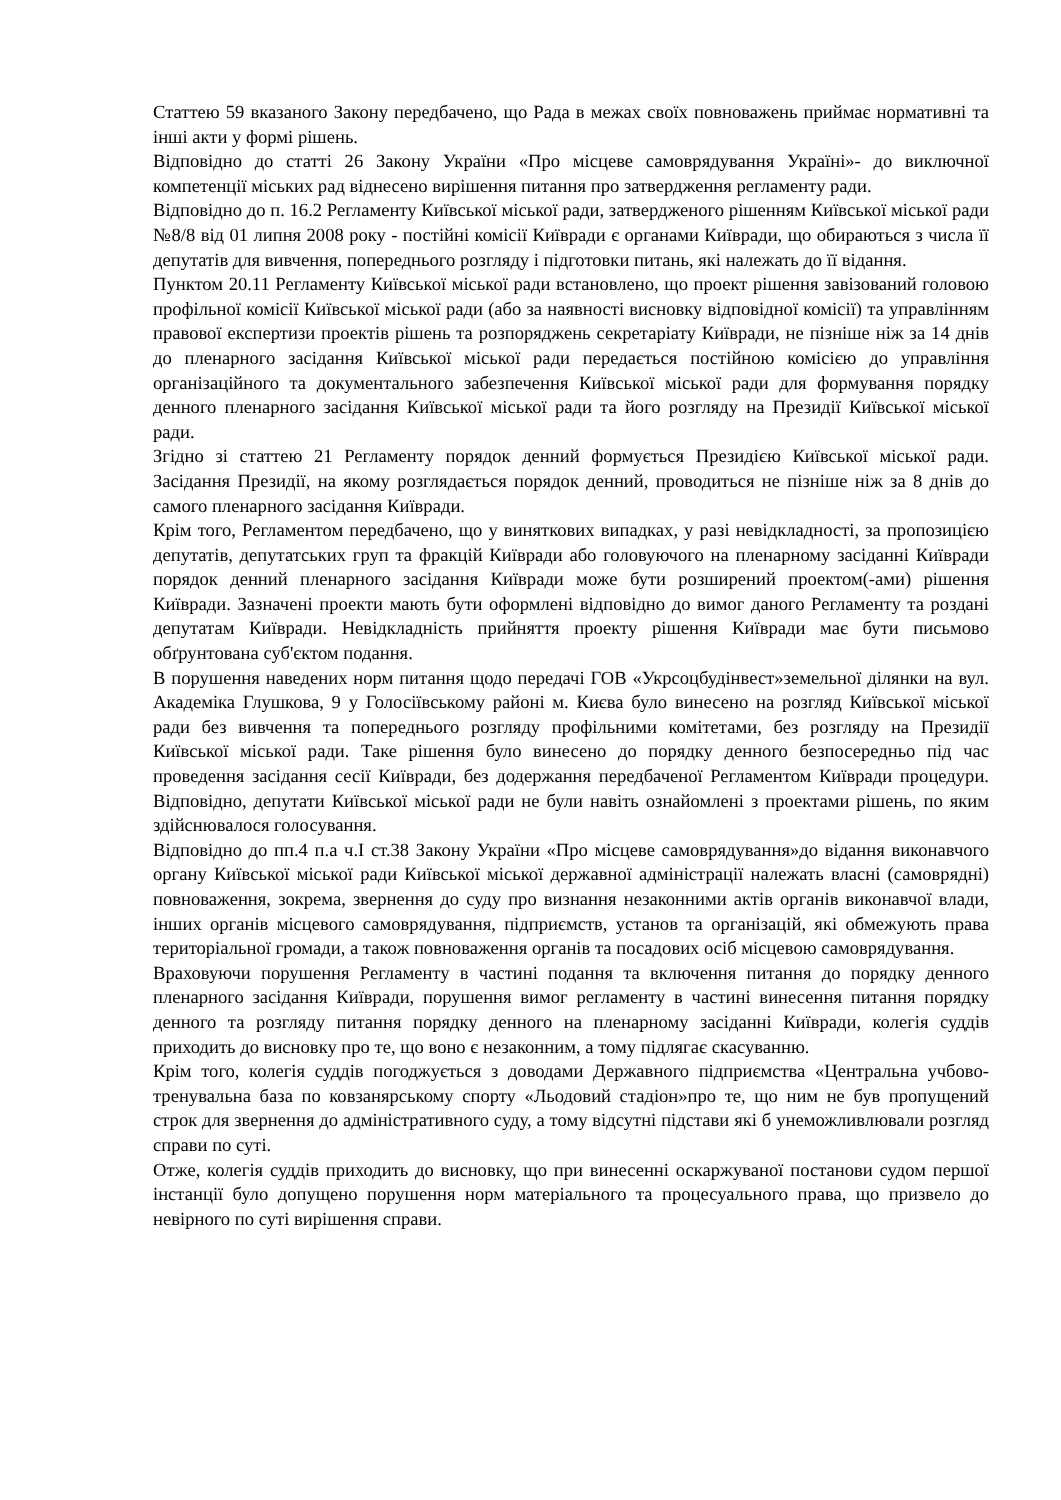Статтею 59 вказаного Закону передбачено, що Рада в межах своїх повноважень приймає нормативні та інші акти у формі рішень.
Відповідно до статті 26 Закону України «Про місцеве самоврядування Україні»- до виключної компетенції міських рад віднесено вирішення питання про затвердження регламенту ради.
Відповідно до п. 16.2 Регламенту Київської міської ради, затвердженого рішенням Київської міської ради №8/8 від 01 липня 2008 року - постійні комісії Київради є органами Київради, що обираються з числа її депутатів для вивчення, попереднього розгляду і підготовки питань, які належать до її відання.
Пунктом 20.11 Регламенту Київської міської ради встановлено, що проект рішення завізований головою профільної комісії Київської міської ради (або за наявності висновку відповідної комісії) та управлінням правової експертизи проектів рішень та розпоряджень секретаріату Київради, не пізніше ніж за 14 днів до пленарного засідання Київської міської ради передається постійною комісією до управління організаційного та документального забезпечення Київської міської ради для формування порядку денного пленарного засідання Київської міської ради та його розгляду на Президії Київської міської ради.
Згідно зі статтею 21 Регламенту порядок денний формується Президією Київської міської ради. Засідання Президії, на якому розглядається порядок денний, проводиться не пізніше ніж за 8 днів до самого пленарного засідання Київради.
Крім того, Регламентом передбачено, що у виняткових випадках, у разі невідкладності, за пропозицією депутатів, депутатських груп та фракцій Київради або головуючого на пленарному засіданні Київради порядок денний пленарного засідання Київради може бути розширений проектом(-ами) рішення Київради. Зазначені проекти мають бути оформлені відповідно до вимог даного Регламенту та роздані депутатам Київради. Невідкладність прийняття проекту рішення Київради має бути письмово обґрунтована суб'єктом подання.
В порушення наведених норм питання щодо передачі ГОВ «Укрсоцбудінвест»земельної ділянки на вул. Академіка Глушкова, 9 у Голосіївському районі м. Києва було винесено на розгляд Київської міської ради без вивчення та попереднього розгляду профільними комітетами, без розгляду на Президії Київської міської ради. Таке рішення було винесено до порядку денного безпосередньо під час проведення засідання сесії Київради, без додержання передбаченої Регламентом Київради процедури. Відповідно, депутати Київської міської ради не були навіть ознайомлені з проектами рішень, по яким здійснювалося голосування.
Відповідно до пп.4 п.а ч.I ст.38 Закону України «Про місцеве самоврядування»до відання виконавчого органу Київської міської ради Київської міської державної адміністрації належать власні (самоврядні) повноваження, зокрема, звернення до суду про визнання незаконними актів органів виконавчої влади, інших органів місцевого самоврядування, підприємств, установ та організацій, які обмежують права територіальної громади, а також повноваження органів та посадових осіб місцевою самоврядування.
Враховуючи порушення Регламенту в частині подання та включення питання до порядку денного пленарного засідання Київради, порушення вимог регламенту в частині винесення питання порядку денного та розгляду питання порядку денного на пленарному засіданні Київради, колегія суддів приходить до висновку про те, що воно є незаконним, а тому підлягає скасуванню.
Крім того, колегія суддів погоджується з доводами Державного підприємства «Центральна учбово-тренувальна база по ковзанярському спорту «Льодовий стадіон»про те, що ним не був пропущений строк для звернення до адміністративного суду, а тому відсутні підстави які б унеможливлювали розгляд справи по суті.
Отже, колегія суддів приходить до висновку, що при винесенні оскаржуваної постанови судом першої інстанції було допущено порушення норм матеріального та процесуального права, що призвело до невірного по суті вирішення справи.